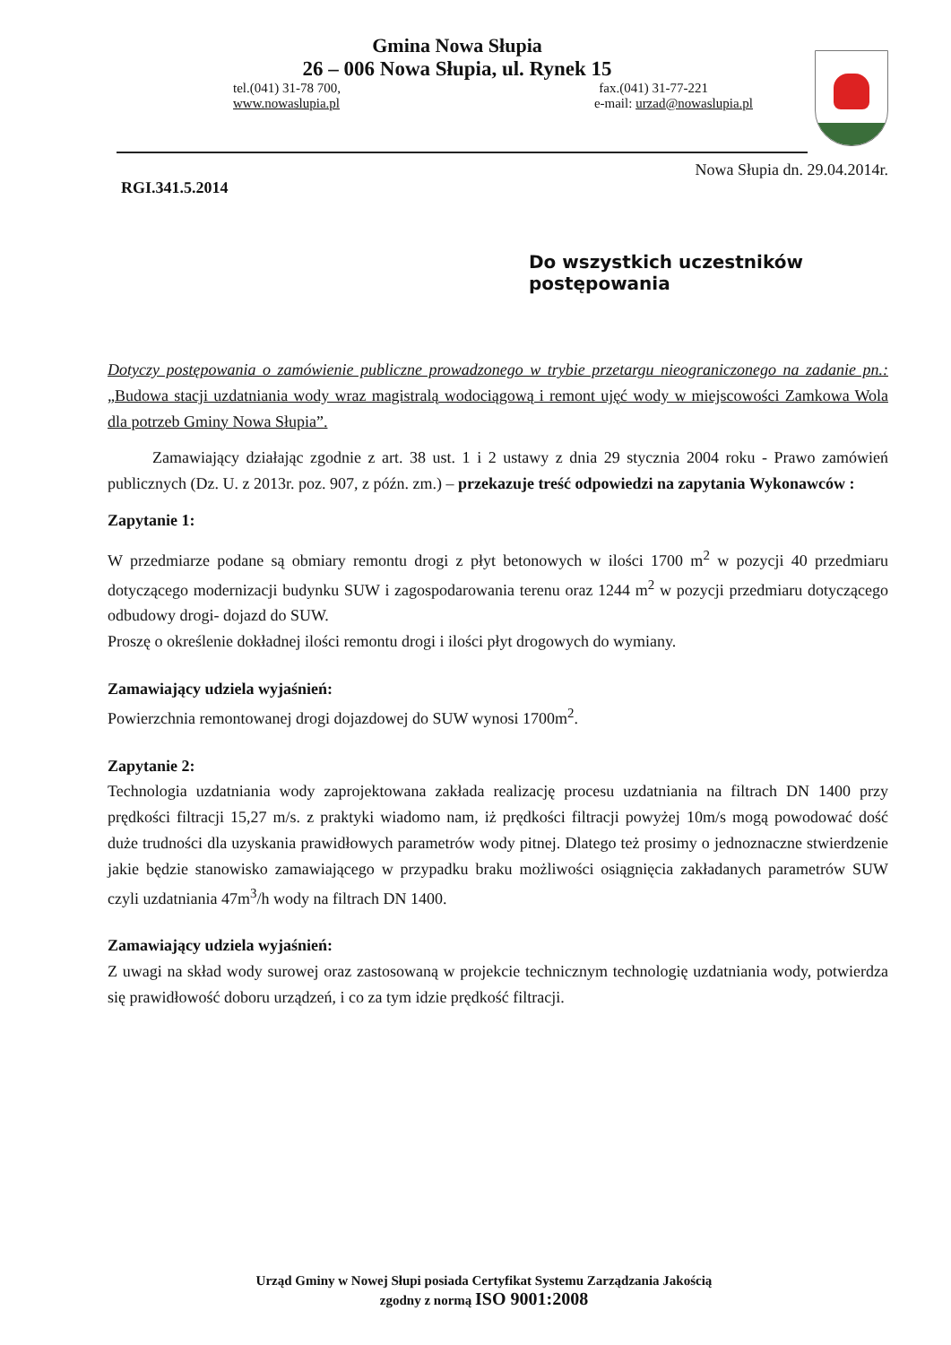Gmina Nowa Słupia
26 – 006 Nowa Słupia, ul. Rynek 15
tel.(041) 31-78 700, fax.(041) 31-77-221
www.nowaslupia.pl e-mail: urzad@nowaslupia.pl
RGI.341.5.2014 Nowa Słupia dn. 29.04.2014r.
Do wszystkich uczestników
postępowania
Dotyczy postępowania o zamówienie publiczne prowadzonego w trybie przetargu nieograniczonego na zadanie pn.: „Budowa stacji uzdatniania wody wraz magistralą wodociągową i remont ujęć wody w miejscowości Zamkowa Wola dla potrzeb Gminy Nowa Słupia”.
Zamawiający działając zgodnie z art. 38 ust. 1 i 2 ustawy z dnia 29 stycznia 2004 roku - Prawo zamówień publicznych (Dz. U. z 2013r. poz. 907, z późn. zm.) – przekazuje treść odpowiedzi na zapytania Wykonawców :
Zapytanie 1:
W przedmiarze podane są obmiary remontu drogi z płyt betonowych w ilości 1700 m<sup>2</sup> w pozycji 40 przedmiaru dotyczącego modernizacji budynku SUW i zagospodarowania terenu oraz 1244 m<sup>2</sup> w pozycji przedmiaru dotyczącego odbudowy drogi- dojazd do SUW.
Proszę o określenie dokładnej ilości remontu drogi i ilości płyt drogowych do wymiany.
Zamawiający udziela wyjaśnień:
Powierzchnia remontowanej drogi dojazdowej do SUW wynosi 1700m<sup>2</sup>.
Zapytanie 2:
Technologia uzdatniania wody zaprojektowana zakłada realizację procesu uzdatniania na filtrach DN 1400 przy prędkości filtracji 15,27 m/s. z praktyki wiadomo nam, iż prędkości filtracji powyżej 10m/s mogą powodować dość duże trudności dla uzyskania prawidłowych parametrów wody pitnej. Dlatego też prosimy o jednoznaczne stwierdzenie jakie będzie stanowisko zamawiającego w przypadku braku możliwości osiągnięcia zakładanych parametrów SUW czyli uzdatniania 47m<sup>3</sup>/h wody na filtrach DN 1400.
Zamawiający udziela wyjaśnień:
Z uwagi na skład wody surowej oraz zastosowaną w projekcie technicznym technologię uzdatniania wody, potwierdza się prawidłowość doboru urządzeń, i co za tym idzie prędkość filtracji.
Urząd Gminy w Nowej Słupi posiada Certyfikat Systemu Zarządzania Jakością
zgodny z normą ISO 9001:2008